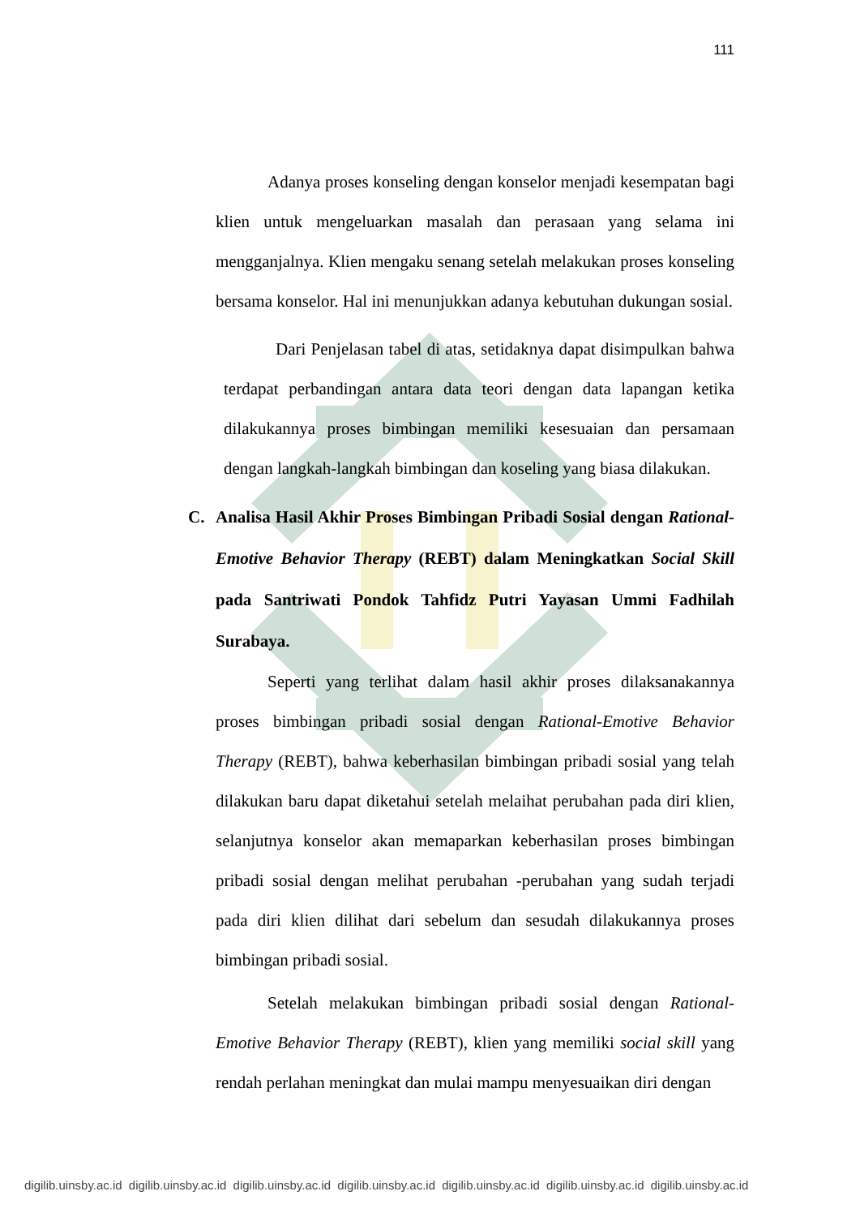111
Adanya proses konseling dengan konselor menjadi kesempatan bagi klien untuk mengeluarkan masalah dan perasaan yang selama ini mengganjalnya. Klien mengaku senang setelah melakukan proses konseling bersama konselor. Hal ini menunjukkan adanya kebutuhan dukungan sosial.
Dari Penjelasan tabel di atas, setidaknya dapat disimpulkan bahwa terdapat perbandingan antara data teori dengan data lapangan ketika dilakukannya proses bimbingan memiliki kesesuaian dan persamaan dengan langkah-langkah bimbingan dan koseling yang biasa dilakukan.
C. Analisa Hasil Akhir Proses Bimbingan Pribadi Sosial dengan Rational-Emotive Behavior Therapy (REBT) dalam Meningkatkan Social Skill pada Santriwati Pondok Tahfidz Putri Yayasan Ummi Fadhilah Surabaya.
Seperti yang terlihat dalam hasil akhir proses dilaksanakannya proses bimbingan pribadi sosial dengan Rational-Emotive Behavior Therapy (REBT), bahwa keberhasilan bimbingan pribadi sosial yang telah dilakukan baru dapat diketahui setelah melaihat perubahan pada diri klien, selanjutnya konselor akan memaparkan keberhasilan proses bimbingan pribadi sosial dengan melihat perubahan -perubahan yang sudah terjadi pada diri klien dilihat dari sebelum dan sesudah dilakukannya proses bimbingan pribadi sosial.
Setelah melakukan bimbingan pribadi sosial dengan Rational-Emotive Behavior Therapy (REBT), klien yang memiliki social skill yang rendah perlahan meningkat dan mulai mampu menyesuaikan diri dengan
digilib.uinsby.ac.id digilib.uinsby.ac.id digilib.uinsby.ac.id digilib.uinsby.ac.id digilib.uinsby.ac.id digilib.uinsby.ac.id digilib.uinsby.ac.id